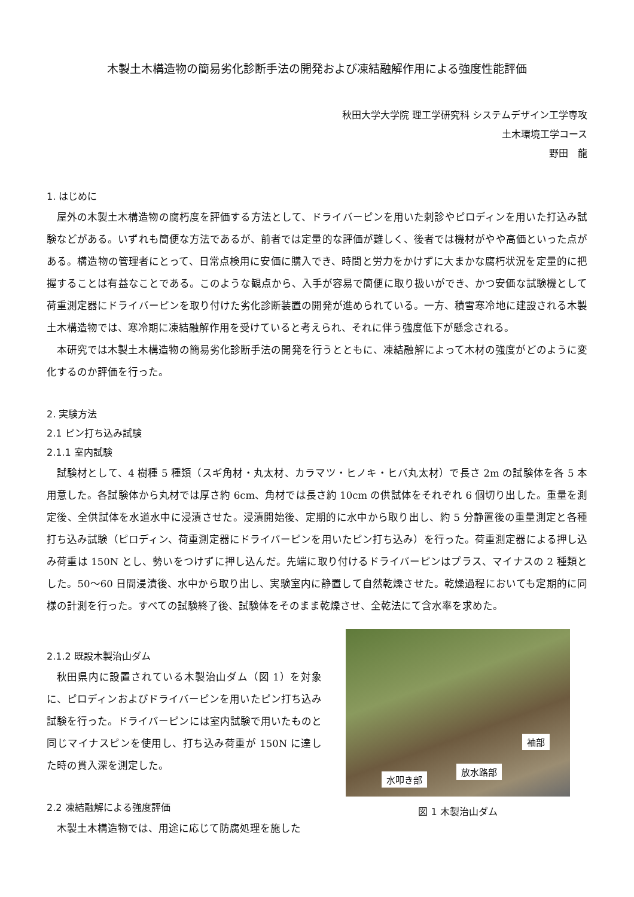木製土木構造物の簡易劣化診断手法の開発および凍結融解作用による強度性能評価
秋田大学大学院 理工学研究科 システムデザイン工学専攻
土木環境工学コース
野田　龍
1. はじめに
屋外の木製土木構造物の腐朽度を評価する方法として、ドライバーピンを用いた刺診やピロディンを用いた打込み試験などがある。いずれも簡便な方法であるが、前者では定量的な評価が難しく、後者では機材がやや高価といった点がある。構造物の管理者にとって、日常点検用に安価に購入でき、時間と労力をかけずに大まかな腐朽状況を定量的に把握することは有益なことである。このような観点から、入手が容易で簡便に取り扱いができ、かつ安価な試験機として荷重測定器にドライバーピンを取り付けた劣化診断装置の開発が進められている。一方、積雪寒冷地に建設される木製土木構造物では、寒冷期に凍結融解作用を受けていると考えられ、それに伴う強度低下が懸念される。
本研究では木製土木構造物の簡易劣化診断手法の開発を行うとともに、凍結融解によって木材の強度がどのように変化するのか評価を行った。
2. 実験方法
2.1 ピン打ち込み試験
2.1.1 室内試験
試験材として、4 樹種 5 種類（スギ角材・丸太材、カラマツ・ヒノキ・ヒバ丸太材）で長さ 2m の試験体を各 5 本用意した。各試験体から丸材では厚さ約 6cm、角材では長さ約 10cm の供試体をそれぞれ 6 個切り出した。重量を測定後、全供試体を水道水中に浸漬させた。浸漬開始後、定期的に水中から取り出し、約 5 分静置後の重量測定と各種打ち込み試験（ピロディン、荷重測定器にドライバーピンを用いたピン打ち込み）を行った。荷重測定器による押し込み荷重は 150N とし、勢いをつけずに押し込んだ。先端に取り付けるドライバーピンはプラス、マイナスの 2 種類とした。50～60 日間浸漬後、水中から取り出し、実験室内に静置して自然乾燥させた。乾燥過程においても定期的に同様の計測を行った。すべての試験終了後、試験体をそのまま乾燥させ、全乾法にて含水率を求めた。
2.1.2 既設木製治山ダム
秋田県内に設置されている木製治山ダム（図 1）を対象に、ピロディンおよびドライバーピンを用いたピン打ち込み試験を行った。ドライバーピンには室内試験で用いたものと同じマイナスピンを使用し、打ち込み荷重が 150N に達した時の貫入深を測定した。
2.2 凍結融解による強度評価
木製土木構造物では、用途に応じて防腐処理を施した
袖部
放水路部
水叩き部
図 1 木製治山ダム